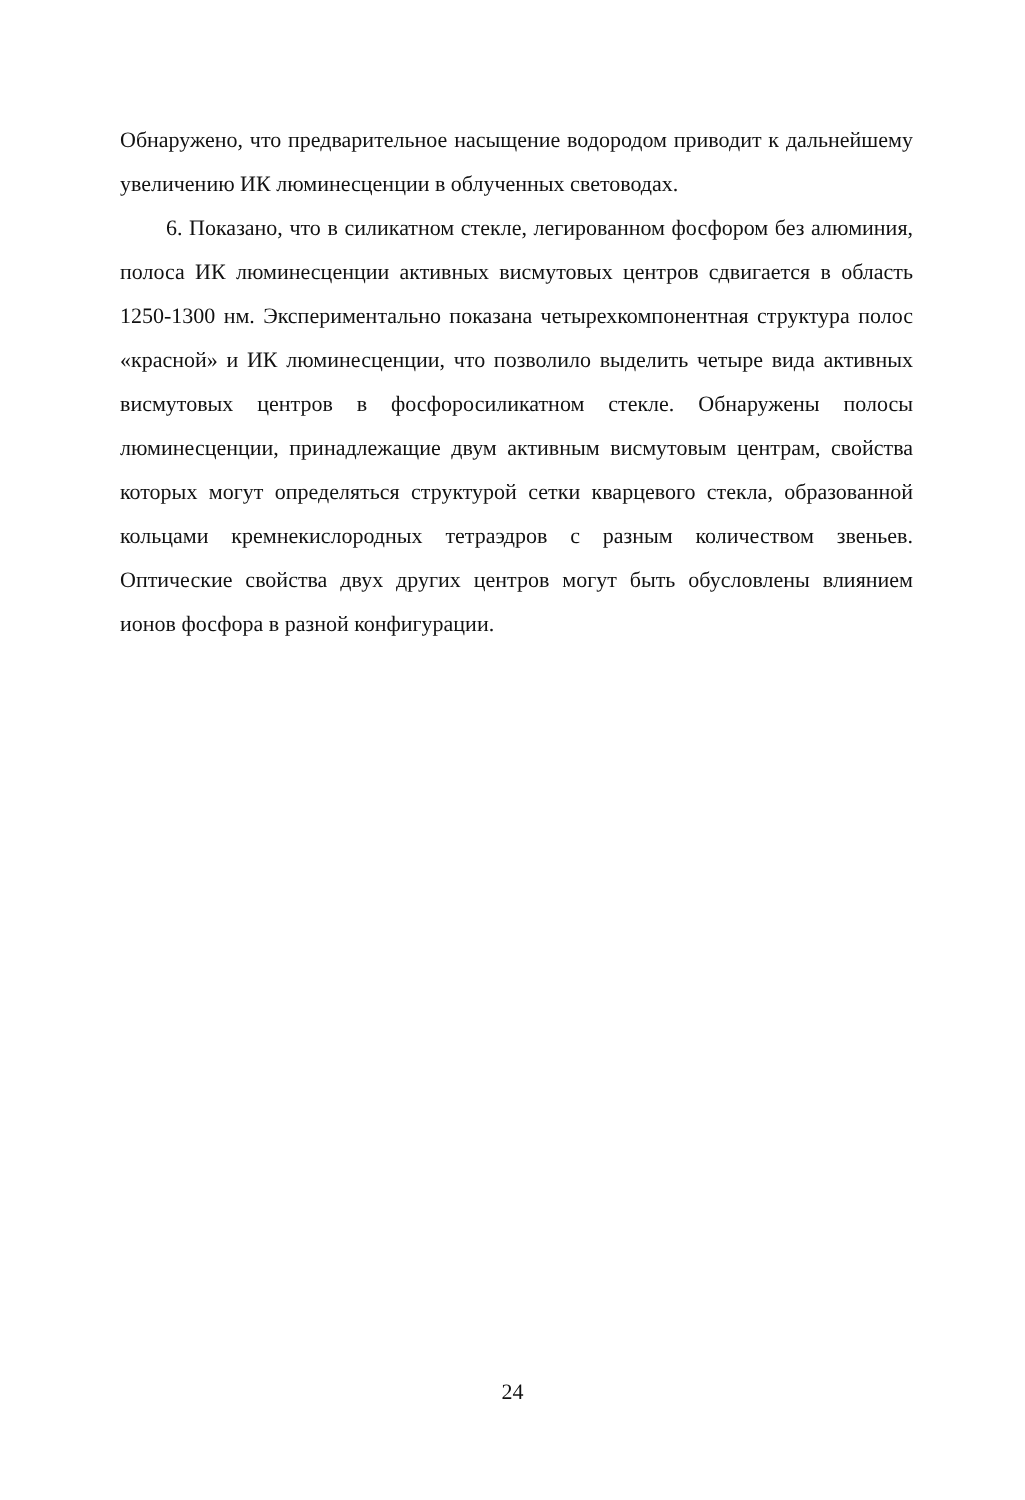Обнаружено, что предварительное насыщение водородом приводит к дальнейшему увеличению ИК люминесценции в облученных световодах.
6. Показано, что в силикатном стекле, легированном фосфором без алюминия, полоса ИК люминесценции активных висмутовых центров сдвигается в область 1250-1300 нм. Экспериментально показана четырехкомпонентная структура полос «красной» и ИК люминесценции, что позволило выделить четыре вида активных висмутовых центров в фосфоросиликатном стекле. Обнаружены полосы люминесценции, принадлежащие двум активным висмутовым центрам, свойства которых могут определяться структурой сетки кварцевого стекла, образованной кольцами кремнекислородных тетраэдров с разным количеством звеньев. Оптические свойства двух других центров могут быть обусловлены влиянием ионов фосфора в разной конфигурации.
24